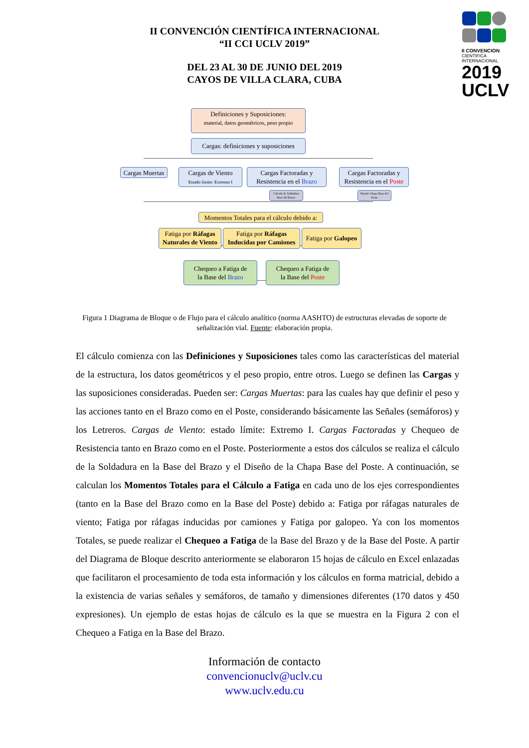II CONVENCION
CIENTIFICA INTERNACIONAL
2019
UCLV
II CONVENCIÓN CIENTÍFICA INTERNACIONAL
“II CCI UCLV 2019”
DEL 23 AL 30 DE JUNIO DEL 2019
CAYOS DE VILLA CLARA, CUBA
Definiciones y Suposiciones:
material, datos geométricos, peso propio
Cargas: definiciones y suposiciones
Cargas Muertas
Cargas de Viento
Estado límite: Extremo I
Cargas Factoradas y
Resistencia en el Brazo
Cargas Factoradas y
Resistencia en el Poste
Cálculo de Soldadura Base del Brazo
Diseño Chapa Base del Poste
Momentos Totales para el cálculo debido a:
Fatiga por Ráfagas Naturales de Viento
Fatiga por Ráfagas Inducidas por Camiones
Fatiga por Galopeo
Chequeo a Fatiga de
la Base del Brazo
Chequeo a Fatiga de
la Base del Poste
Figura 1 Diagrama de Bloque o de Flujo para el cálculo analítico (norma AASHTO) de estructuras elevadas de soporte de señalización vial. Fuente: elaboración propia.
El cálculo comienza con las Definiciones y Suposiciones tales como las características del material de la estructura, los datos geométricos y el peso propio, entre otros. Luego se definen las Cargas y las suposiciones consideradas. Pueden ser: Cargas Muertas: para las cuales hay que definir el peso y las acciones tanto en el Brazo como en el Poste, considerando básicamente las Señales (semáforos) y los Letreros. Cargas de Viento: estado límite: Extremo I. Cargas Factoradas y Chequeo de Resistencia tanto en Brazo como en el Poste. Posteriormente a estos dos cálculos se realiza el cálculo de la Soldadura en la Base del Brazo y el Diseño de la Chapa Base del Poste. A continuación, se calculan los Momentos Totales para el Cálculo a Fatiga en cada uno de los ejes correspondientes (tanto en la Base del Brazo como en la Base del Poste) debido a: Fatiga por ráfagas naturales de viento; Fatiga por ráfagas inducidas por camiones y Fatiga por galopeo. Ya con los momentos Totales, se puede realizar el Chequeo a Fatiga de la Base del Brazo y de la Base del Poste. A partir del Diagrama de Bloque descrito anteriormente se elaboraron 15 hojas de cálculo en Excel enlazadas que facilitaron el procesamiento de toda esta información y los cálculos en forma matricial, debido a la existencia de varias señales y semáforos, de tamaño y dimensiones diferentes (170 datos y 450 expresiones). Un ejemplo de estas hojas de cálculo es la que se muestra en la Figura 2 con el Chequeo a Fatiga en la Base del Brazo.
Información de contacto
convencionuclv@uclv.cu
www.uclv.edu.cu